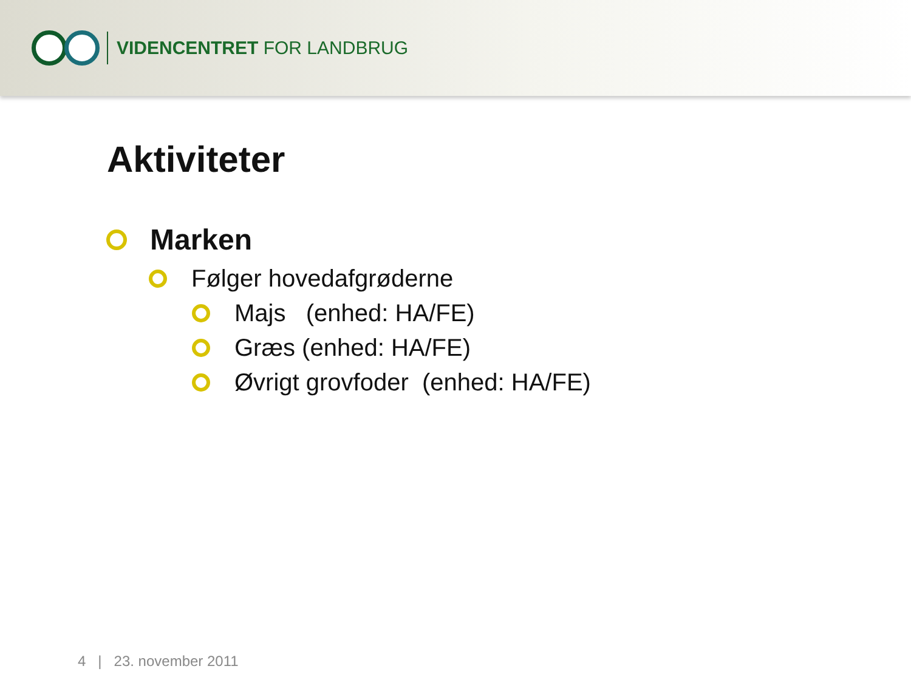VIDENCENTRET FOR LANDBRUG
Aktiviteter
Marken
Følger hovedafgrøderne
Majs (enhed: HA/FE)
Græs (enhed: HA/FE)
Øvrigt grovfoder (enhed: HA/FE)
4 | 23. november 2011